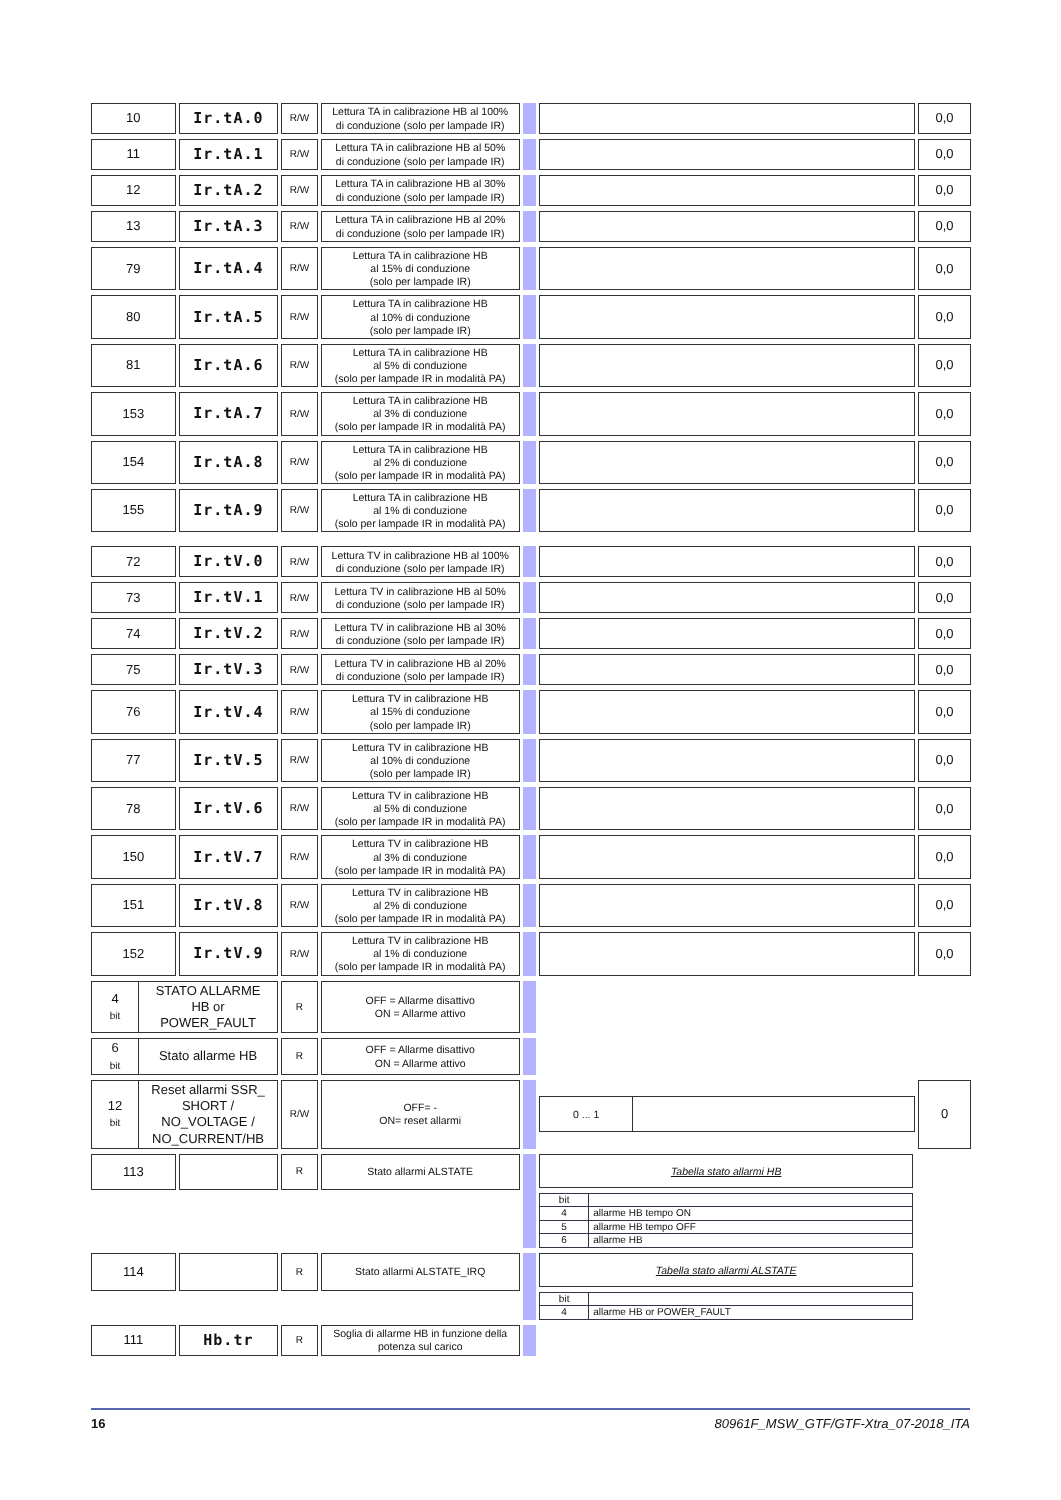| 10 | Ir.tA.0 | R/W | Lettura TA in calibrazione HB al 100% di conduzione (solo per lampade IR) | | | 0,0 |
| 11 | Ir.tA.1 | R/W | Lettura TA in calibrazione HB al 50% di conduzione (solo per lampade IR) | | | 0,0 |
| 12 | Ir.tA.2 | R/W | Lettura TA in calibrazione HB al 30% di conduzione (solo per lampade IR) | | | 0,0 |
| 13 | Ir.tA.3 | R/W | Lettura TA in calibrazione HB al 20% di conduzione (solo per lampade IR) | | | 0,0 |
| 79 | Ir.tA.4 | R/W | Lettura TA in calibrazione HB al 15% di conduzione (solo per lampade IR) | | | 0,0 |
| 80 | Ir.tA.5 | R/W | Lettura TA in calibrazione HB al 10% di conduzione (solo per lampade IR) | | | 0,0 |
| 81 | Ir.tA.6 | R/W | Lettura TA in calibrazione HB al 5% di conduzione (solo per lampade IR in modalità PA) | | | 0,0 |
| 153 | Ir.tA.7 | R/W | Lettura TA in calibrazione HB al 3% di conduzione (solo per lampade IR in modalità PA) | | | 0,0 |
| 154 | Ir.tA.8 | R/W | Lettura TA in calibrazione HB al 2% di conduzione (solo per lampade IR in modalità PA) | | | 0,0 |
| 155 | Ir.tA.9 | R/W | Lettura TA in calibrazione HB al 1% di conduzione (solo per lampade IR in modalità PA) | | | 0,0 |
| 72 | Ir.tV.0 | R/W | Lettura TV in calibrazione HB al 100% di conduzione (solo per lampade IR) | | | 0,0 |
| 73 | Ir.tV.1 | R/W | Lettura TV in calibrazione HB al 50% di conduzione (solo per lampade IR) | | | 0,0 |
| 74 | Ir.tV.2 | R/W | Lettura TV in calibrazione HB al 30% di conduzione (solo per lampade IR) | | | 0,0 |
| 75 | Ir.tV.3 | R/W | Lettura TV in calibrazione HB al 20% di conduzione (solo per lampade IR) | | | 0,0 |
| 76 | Ir.tV.4 | R/W | Lettura TV in calibrazione HB al 15% di conduzione (solo per lampade IR) | | | 0,0 |
| 77 | Ir.tV.5 | R/W | Lettura TV in calibrazione HB al 10% di conduzione (solo per lampade IR) | | | 0,0 |
| 78 | Ir.tV.6 | R/W | Lettura TV in calibrazione HB al 5% di conduzione (solo per lampade IR in modalità PA) | | | 0,0 |
| 150 | Ir.tV.7 | R/W | Lettura TV in calibrazione HB al 3% di conduzione (solo per lampade IR in modalità PA) | | | 0,0 |
| 151 | Ir.tV.8 | R/W | Lettura TV in calibrazione HB al 2% di conduzione (solo per lampade IR in modalità PA) | | | 0,0 |
| 152 | Ir.tV.9 | R/W | Lettura TV in calibrazione HB al 1% di conduzione (solo per lampade IR in modalità PA) | | | 0,0 |
| / 4 bit / STATO ALLARME HB or POWER_FAULT / | | R | OFF = Allarme disattivo ON = Allarme attivo | | | |
| / 6 bit / Stato allarme HB / | | R | OFF = Allarme disattivo ON = Allarme attivo | | | |
| / 12 bit / Reset allarmi SSR_ SHORT / NO_VOLTAGE / NO_CURRENT/HB / | | R/W | OFF= - ON= reset allarmi | | / 0 ... 1 / / | 0 |
| 113 | | R | Stato allarmi ALSTATE | | Tabella stato allarmi HB / bit / / / 4 / allarme HB tempo ON / / 5 / allarme HB tempo OFF / / 6 / allarme HB / | |
| 114 | | R | Stato allarmi ALSTATE_IRQ | | Tabella stato allarmi ALSTATE / bit / / / 4 / allarme HB or POWER_FAULT / | |
| 111 | Hb.tr | R | Soglia di allarme HB in funzione della potenza sul carico | | | |
16 80961F_MSW_GTF/GTF-Xtra_07-2018_ITA